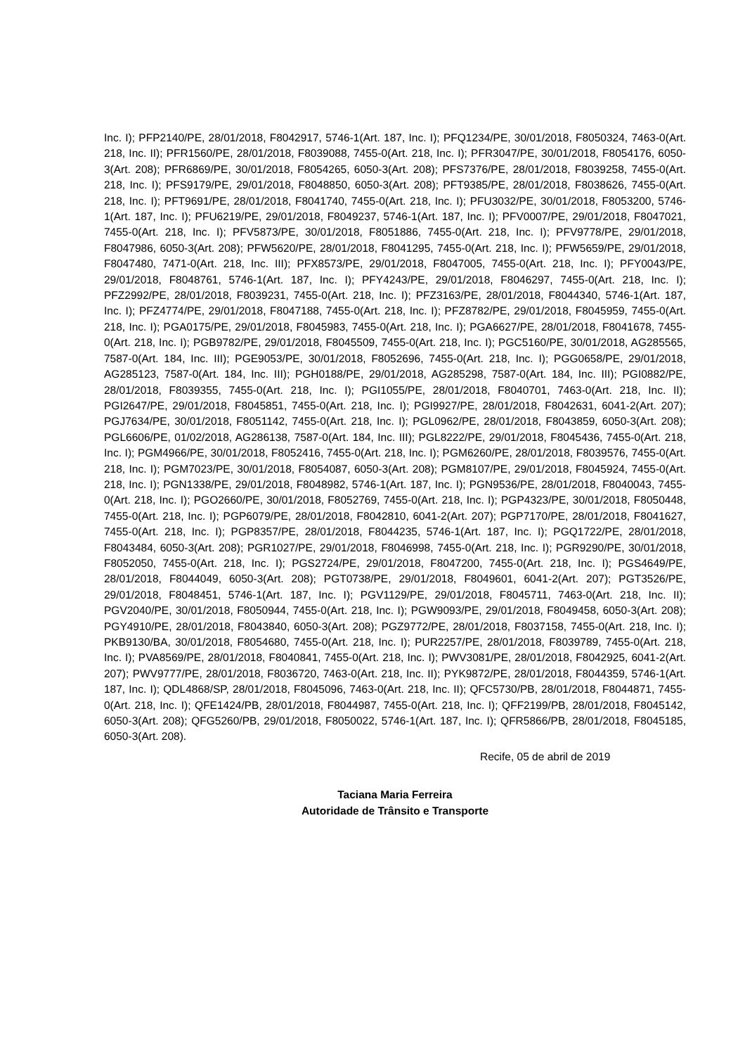Inc. I); PFP2140/PE, 28/01/2018, F8042917, 5746-1(Art. 187, Inc. I); PFQ1234/PE, 30/01/2018, F8050324, 7463-0(Art. 218, Inc. II); PFR1560/PE, 28/01/2018, F8039088, 7455-0(Art. 218, Inc. I); PFR3047/PE, 30/01/2018, F8054176, 6050-3(Art. 208); PFR6869/PE, 30/01/2018, F8054265, 6050-3(Art. 208); PFS7376/PE, 28/01/2018, F8039258, 7455-0(Art. 218, Inc. I); PFS9179/PE, 29/01/2018, F8048850, 6050-3(Art. 208); PFT9385/PE, 28/01/2018, F8038626, 7455-0(Art. 218, Inc. I); PFT9691/PE, 28/01/2018, F8041740, 7455-0(Art. 218, Inc. I); PFU3032/PE, 30/01/2018, F8053200, 5746-1(Art. 187, Inc. I); PFU6219/PE, 29/01/2018, F8049237, 5746-1(Art. 187, Inc. I); PFV0007/PE, 29/01/2018, F8047021, 7455-0(Art. 218, Inc. I); PFV5873/PE, 30/01/2018, F8051886, 7455-0(Art. 218, Inc. I); PFV9778/PE, 29/01/2018, F8047986, 6050-3(Art. 208); PFW5620/PE, 28/01/2018, F8041295, 7455-0(Art. 218, Inc. I); PFW5659/PE, 29/01/2018, F8047480, 7471-0(Art. 218, Inc. III); PFX8573/PE, 29/01/2018, F8047005, 7455-0(Art. 218, Inc. I); PFY0043/PE, 29/01/2018, F8048761, 5746-1(Art. 187, Inc. I); PFY4243/PE, 29/01/2018, F8046297, 7455-0(Art. 218, Inc. I); PFZ2992/PE, 28/01/2018, F8039231, 7455-0(Art. 218, Inc. I); PFZ3163/PE, 28/01/2018, F8044340, 5746-1(Art. 187, Inc. I); PFZ4774/PE, 29/01/2018, F8047188, 7455-0(Art. 218, Inc. I); PFZ8782/PE, 29/01/2018, F8045959, 7455-0(Art. 218, Inc. I); PGA0175/PE, 29/01/2018, F8045983, 7455-0(Art. 218, Inc. I); PGA6627/PE, 28/01/2018, F8041678, 7455-0(Art. 218, Inc. I); PGB9782/PE, 29/01/2018, F8045509, 7455-0(Art. 218, Inc. I); PGC5160/PE, 30/01/2018, AG285565, 7587-0(Art. 184, Inc. III); PGE9053/PE, 30/01/2018, F8052696, 7455-0(Art. 218, Inc. I); PGG0658/PE, 29/01/2018, AG285123, 7587-0(Art. 184, Inc. III); PGH0188/PE, 29/01/2018, AG285298, 7587-0(Art. 184, Inc. III); PGI0882/PE, 28/01/2018, F8039355, 7455-0(Art. 218, Inc. I); PGI1055/PE, 28/01/2018, F8040701, 7463-0(Art. 218, Inc. II); PGI2647/PE, 29/01/2018, F8045851, 7455-0(Art. 218, Inc. I); PGI9927/PE, 28/01/2018, F8042631, 6041-2(Art. 207); PGJ7634/PE, 30/01/2018, F8051142, 7455-0(Art. 218, Inc. I); PGL0962/PE, 28/01/2018, F8043859, 6050-3(Art. 208); PGL6606/PE, 01/02/2018, AG286138, 7587-0(Art. 184, Inc. III); PGL8222/PE, 29/01/2018, F8045436, 7455-0(Art. 218, Inc. I); PGM4966/PE, 30/01/2018, F8052416, 7455-0(Art. 218, Inc. I); PGM6260/PE, 28/01/2018, F8039576, 7455-0(Art. 218, Inc. I); PGM7023/PE, 30/01/2018, F8054087, 6050-3(Art. 208); PGM8107/PE, 29/01/2018, F8045924, 7455-0(Art. 218, Inc. I); PGN1338/PE, 29/01/2018, F8048982, 5746-1(Art. 187, Inc. I); PGN9536/PE, 28/01/2018, F8040043, 7455-0(Art. 218, Inc. I); PGO2660/PE, 30/01/2018, F8052769, 7455-0(Art. 218, Inc. I); PGP4323/PE, 30/01/2018, F8050448, 7455-0(Art. 218, Inc. I); PGP6079/PE, 28/01/2018, F8042810, 6041-2(Art. 207); PGP7170/PE, 28/01/2018, F8041627, 7455-0(Art. 218, Inc. I); PGP8357/PE, 28/01/2018, F8044235, 5746-1(Art. 187, Inc. I); PGQ1722/PE, 28/01/2018, F8043484, 6050-3(Art. 208); PGR1027/PE, 29/01/2018, F8046998, 7455-0(Art. 218, Inc. I); PGR9290/PE, 30/01/2018, F8052050, 7455-0(Art. 218, Inc. I); PGS2724/PE, 29/01/2018, F8047200, 7455-0(Art. 218, Inc. I); PGS4649/PE, 28/01/2018, F8044049, 6050-3(Art. 208); PGT0738/PE, 29/01/2018, F8049601, 6041-2(Art. 207); PGT3526/PE, 29/01/2018, F8048451, 5746-1(Art. 187, Inc. I); PGV1129/PE, 29/01/2018, F8045711, 7463-0(Art. 218, Inc. II); PGV2040/PE, 30/01/2018, F8050944, 7455-0(Art. 218, Inc. I); PGW9093/PE, 29/01/2018, F8049458, 6050-3(Art. 208); PGY4910/PE, 28/01/2018, F8043840, 6050-3(Art. 208); PGZ9772/PE, 28/01/2018, F8037158, 7455-0(Art. 218, Inc. I); PKB9130/BA, 30/01/2018, F8054680, 7455-0(Art. 218, Inc. I); PUR2257/PE, 28/01/2018, F8039789, 7455-0(Art. 218, Inc. I); PVA8569/PE, 28/01/2018, F8040841, 7455-0(Art. 218, Inc. I); PWV3081/PE, 28/01/2018, F8042925, 6041-2(Art. 207); PWV9777/PE, 28/01/2018, F8036720, 7463-0(Art. 218, Inc. II); PYK9872/PE, 28/01/2018, F8044359, 5746-1(Art. 187, Inc. I); QDL4868/SP, 28/01/2018, F8045096, 7463-0(Art. 218, Inc. II); QFC5730/PB, 28/01/2018, F8044871, 7455-0(Art. 218, Inc. I); QFE1424/PB, 28/01/2018, F8044987, 7455-0(Art. 218, Inc. I); QFF2199/PB, 28/01/2018, F8045142, 6050-3(Art. 208); QFG5260/PB, 29/01/2018, F8050022, 5746-1(Art. 187, Inc. I); QFR5866/PB, 28/01/2018, F8045185, 6050-3(Art. 208).
Recife, 05 de abril de 2019
Taciana Maria Ferreira
Autoridade de Trânsito e Transporte